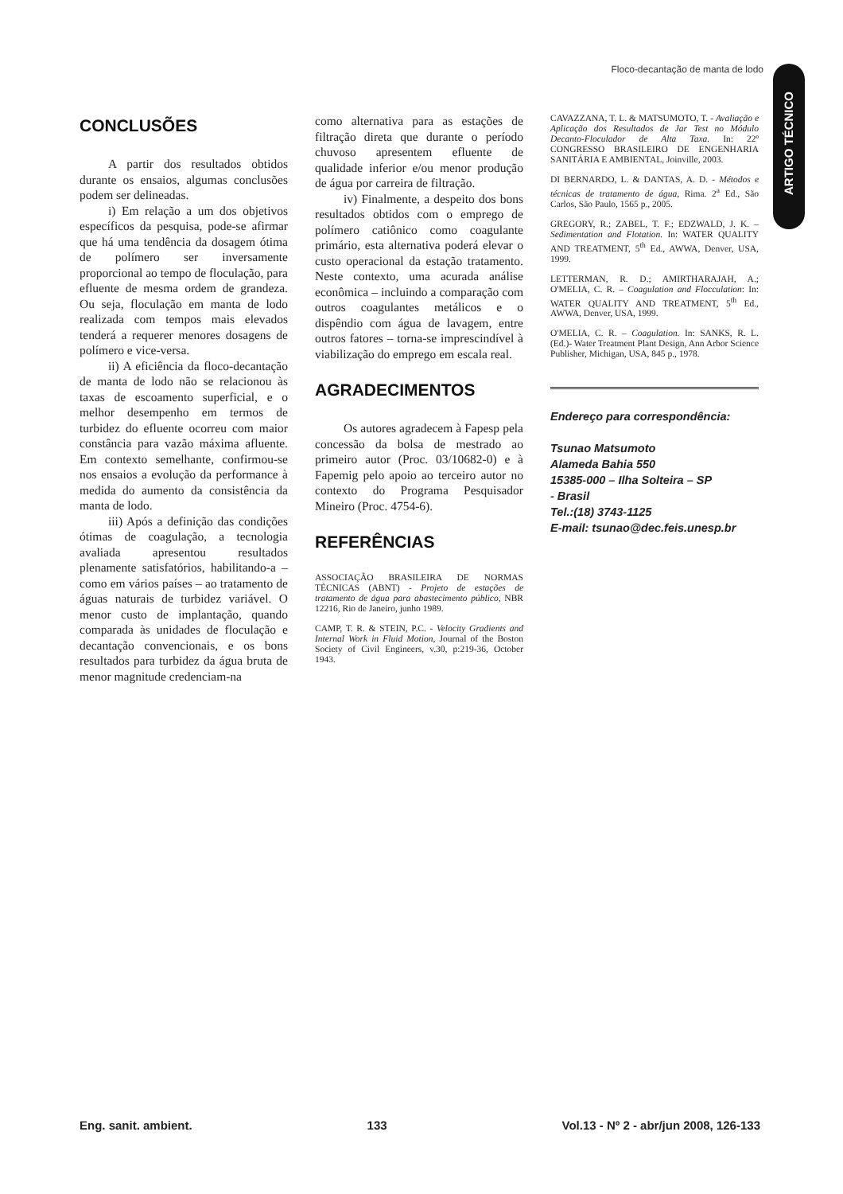Floco-decantação de manta de lodo
ARTIGO TÉCNICO
CONCLUSÕES
A partir dos resultados obtidos durante os ensaios, algumas conclusões podem ser delineadas.
i) Em relação a um dos objetivos específicos da pesquisa, pode-se afirmar que há uma tendência da dosagem ótima de polímero ser inversamente proporcional ao tempo de floculação, para efluente de mesma ordem de grandeza. Ou seja, floculação em manta de lodo realizada com tempos mais elevados tenderá a requerer menores dosagens de polímero e vice-versa.
ii) A eficiência da floco-decantação de manta de lodo não se relacionou às taxas de escoamento superficial, e o melhor desempenho em termos de turbidez do efluente ocorreu com maior constância para vazão máxima afluente. Em contexto semelhante, confirmou-se nos ensaios a evolução da performance à medida do aumento da consistência da manta de lodo.
iii) Após a definição das condições ótimas de coagulação, a tecnologia avaliada apresentou resultados plenamente satisfatórios, habilitando-a – como em vários países – ao tratamento de águas naturais de turbidez variável. O menor custo de implantação, quando comparada às unidades de floculação e decantação convencionais, e os bons resultados para turbidez da água bruta de menor magnitude credenciam-na
como alternativa para as estações de filtração direta que durante o período chuvoso apresentem efluente de qualidade inferior e/ou menor produção de água por carreira de filtração.
iv) Finalmente, a despeito dos bons resultados obtidos com o emprego de polímero catiônico como coagulante primário, esta alternativa poderá elevar o custo operacional da estação tratamento. Neste contexto, uma acurada análise econômica – incluindo a comparação com outros coagulantes metálicos e o dispêndio com água de lavagem, entre outros fatores – torna-se imprescindível à viabilização do emprego em escala real.
AGRADECIMENTOS
Os autores agradecem à Fapesp pela concessão da bolsa de mestrado ao primeiro autor (Proc. 03/10682-0) e à Fapemig pelo apoio ao terceiro autor no contexto do Programa Pesquisador Mineiro (Proc. 4754-6).
REFERÊNCIAS
ASSOCIAÇÃO BRASILEIRA DE NORMAS TÉCNICAS (ABNT) - Projeto de estações de tratamento de água para abastecimento público, NBR 12216, Rio de Janeiro, junho 1989.
CAMP, T. R. & STEIN, P.C. - Velocity Gradients and Internal Work in Fluid Motion, Journal of the Boston Society of Civil Engineers, v.30, p:219-36, October 1943.
CAVAZZANA, T. L. & MATSUMOTO, T. - Avaliação e Aplicação dos Resultados de Jar Test no Módulo Decanto-Floculador de Alta Taxa. In: 22º CONGRESSO BRASILEIRO DE ENGENHARIA SANITÁRIA E AMBIENTAL, Joinville, 2003.
DI BERNARDO, L. & DANTAS, A. D. - Métodos e técnicas de tratamento de água, Rima. 2<sup>a</sup> Ed., São Carlos, São Paulo, 1565 p., 2005.
GREGORY, R.; ZABEL, T. F.; EDZWALD, J. K. – Sedimentation and Flotation. In: WATER QUALITY AND TREATMENT, 5<sup>th</sup> Ed., AWWA, Denver, USA, 1999.
LETTERMAN, R. D.; AMIRTHARAJAH, A.; O'MELIA, C. R. – Coagulation and Flocculation: In: WATER QUALITY AND TREATMENT, 5<sup>th</sup> Ed., AWWA, Denver, USA, 1999.
O'MELIA, C. R. – Coagulation. In: SANKS, R. L. (Ed.)- Water Treatment Plant Design, Ann Arbor Science Publisher, Michigan, USA, 845 p., 1978.
Endereço para correspondência:
Tsunao Matsumoto
Alameda Bahia 550
15385-000 – Ilha Solteira – SP
- Brasil
Tel.:(18) 3743-1125
E-mail: tsunao@dec.feis.unesp.br
Eng. sanit. ambient. 133 Vol.13 - Nº 2 - abr/jun 2008, 126-133